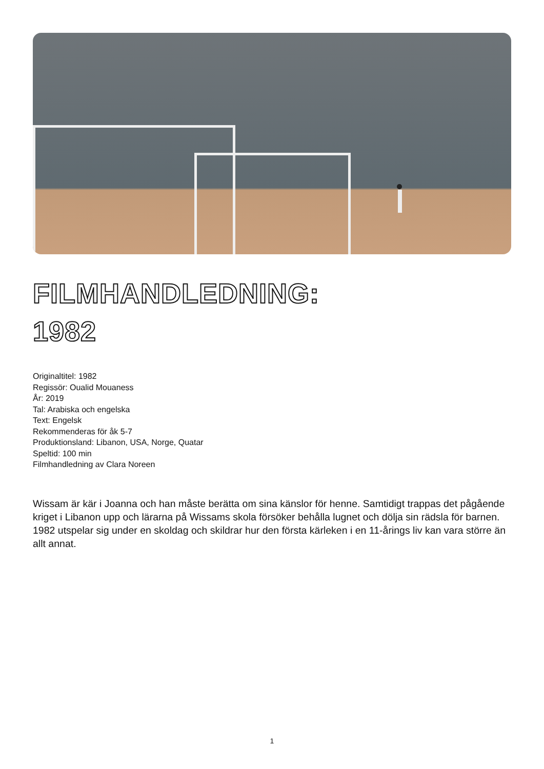FILMHANDLEDNING:
1982
Originaltitel: 1982
Regissör: Oualid Mouaness
År: 2019
Tal: Arabiska och engelska
Text: Engelsk
Rekommenderas för åk 5-7
Produktionsland: Libanon, USA, Norge, Quatar
Speltid: 100 min
Filmhandledning av Clara Noreen
Wissam är kär i Joanna och han måste berätta om sina känslor för henne. Samtidigt trappas det pågående kriget i Libanon upp och lärarna på Wissams skola försöker behålla lugnet och dölja sin rädsla för barnen. 1982 utspelar sig under en skoldag och skildrar hur den första kärleken i en 11-årings liv kan vara större än allt annat.
1